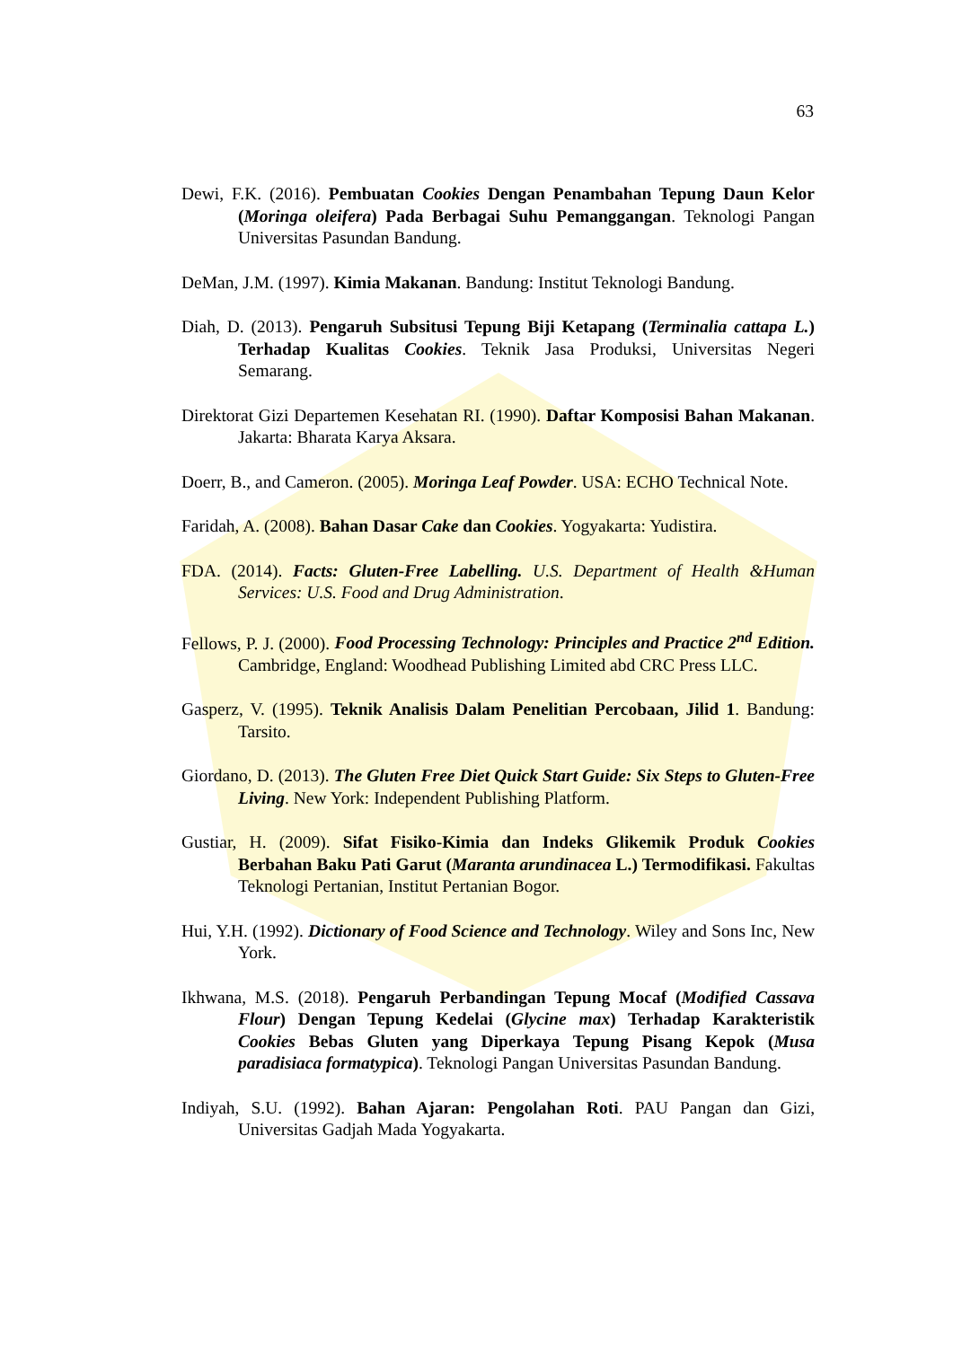63
Dewi, F.K. (2016). Pembuatan Cookies Dengan Penambahan Tepung Daun Kelor (Moringa oleifera) Pada Berbagai Suhu Pemanggangan. Teknologi Pangan Universitas Pasundan Bandung.
DeMan, J.M. (1997). Kimia Makanan. Bandung: Institut Teknologi Bandung.
Diah, D. (2013). Pengaruh Subsitusi Tepung Biji Ketapang (Terminalia cattapa L.) Terhadap Kualitas Cookies. Teknik Jasa Produksi, Universitas Negeri Semarang.
Direktorat Gizi Departemen Kesehatan RI. (1990). Daftar Komposisi Bahan Makanan. Jakarta: Bharata Karya Aksara.
Doerr, B., and Cameron. (2005). Moringa Leaf Powder. USA: ECHO Technical Note.
Faridah, A. (2008). Bahan Dasar Cake dan Cookies. Yogyakarta: Yudistira.
FDA. (2014). Facts: Gluten-Free Labelling. U.S. Department of Health &Human Services: U.S. Food and Drug Administration.
Fellows, P. J. (2000). Food Processing Technology: Principles and Practice 2<sup>nd</sup> Edition. Cambridge, England: Woodhead Publishing Limited abd CRC Press LLC.
Gasperz, V. (1995). Teknik Analisis Dalam Penelitian Percobaan, Jilid 1. Bandung: Tarsito.
Giordano, D. (2013). The Gluten Free Diet Quick Start Guide: Six Steps to Gluten-Free Living. New York: Independent Publishing Platform.
Gustiar, H. (2009). Sifat Fisiko-Kimia dan Indeks Glikemik Produk Cookies Berbahan Baku Pati Garut (Maranta arundinacea L.) Termodifikasi. Fakultas Teknologi Pertanian, Institut Pertanian Bogor.
Hui, Y.H. (1992). Dictionary of Food Science and Technology. Wiley and Sons Inc, New York.
Ikhwana, M.S. (2018). Pengaruh Perbandingan Tepung Mocaf (Modified Cassava Flour) Dengan Tepung Kedelai (Glycine max) Terhadap Karakteristik Cookies Bebas Gluten yang Diperkaya Tepung Pisang Kepok (Musa paradisiaca formatypica). Teknologi Pangan Universitas Pasundan Bandung.
Indiyah, S.U. (1992). Bahan Ajaran: Pengolahan Roti. PAU Pangan dan Gizi, Universitas Gadjah Mada Yogyakarta.